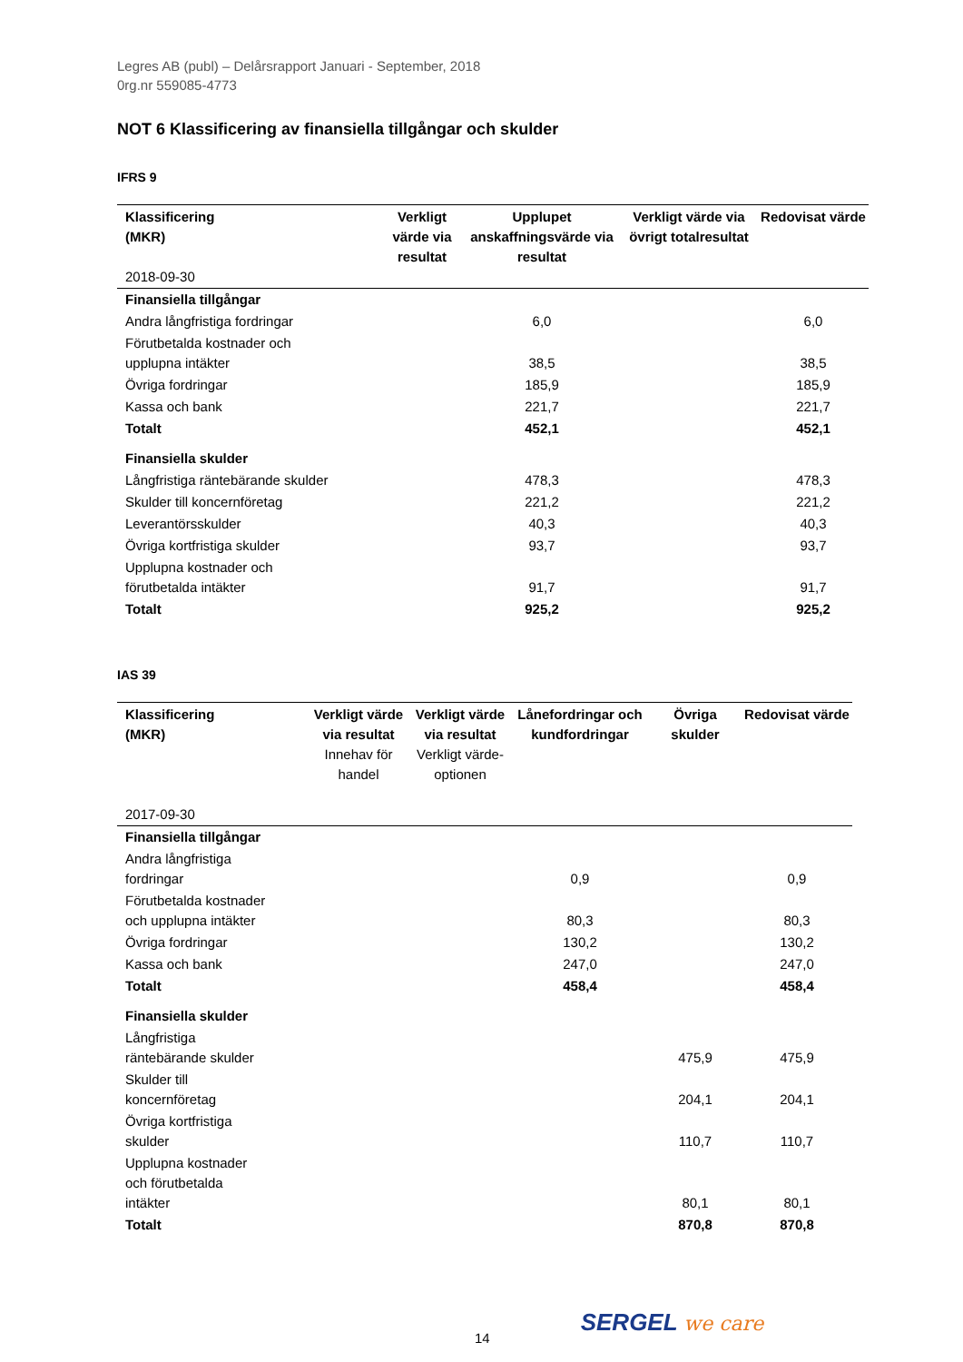Legres AB (publ) – Delårsrapport Januari - September, 2018
0rg.nr 559085-4773
NOT 6 Klassificering av finansiella tillgångar och skulder
IFRS 9
| Klassificering (MKR) 2018-09-30 | Verkligt värde via resultat | Upplupet anskaffningsvärde via resultat | Verkligt värde via övrigt totalresultat | Redovisat värde |
| --- | --- | --- | --- | --- |
| Finansiella tillgångar | | | | |
| Andra långfristiga fordringar | | 6,0 | | 6,0 |
| Förutbetalda kostnader och upplupna intäkter | | 38,5 | | 38,5 |
| Övriga fordringar | | 185,9 | | 185,9 |
| Kassa och bank | | 221,7 | | 221,7 |
| Totalt | | 452,1 | | 452,1 |
| Finansiella skulder | | | | |
| Långfristiga räntebärande skulder | | 478,3 | | 478,3 |
| Skulder till koncernföretag | | 221,2 | | 221,2 |
| Leverantörsskulder | | 40,3 | | 40,3 |
| Övriga kortfristiga skulder | | 93,7 | | 93,7 |
| Upplupna kostnader och förutbetalda intäkter | | 91,7 | | 91,7 |
| Totalt | | 925,2 | | 925,2 |
IAS 39
| Klassificering (MKR) 2017-09-30 | Verkligt värde via resultat Innehav för handel | Verkligt värde via resultat Verkligt värde-optionen | Lånefordringar och kundfordringar | Övriga skulder | Redovisat värde |
| --- | --- | --- | --- | --- | --- |
| Finansiella tillgångar | | | | | |
| Andra långfristiga fordringar | | | 0,9 | | 0,9 |
| Förutbetalda kostnader och upplupna intäkter | | | 80,3 | | 80,3 |
| Övriga fordringar | | | 130,2 | | 130,2 |
| Kassa och bank | | | 247,0 | | 247,0 |
| Totalt | | | 458,4 | | 458,4 |
| Finansiella skulder | | | | | |
| Långfristiga räntebärande skulder | | | | 475,9 | 475,9 |
| Skulder till koncernföretag | | | | 204,1 | 204,1 |
| Övriga kortfristiga skulder | | | | 110,7 | 110,7 |
| Upplupna kostnader och förutbetalda intäkter | | | | 80,1 | 80,1 |
| Totalt | | | | 870,8 | 870,8 |
14
SERGEL we care